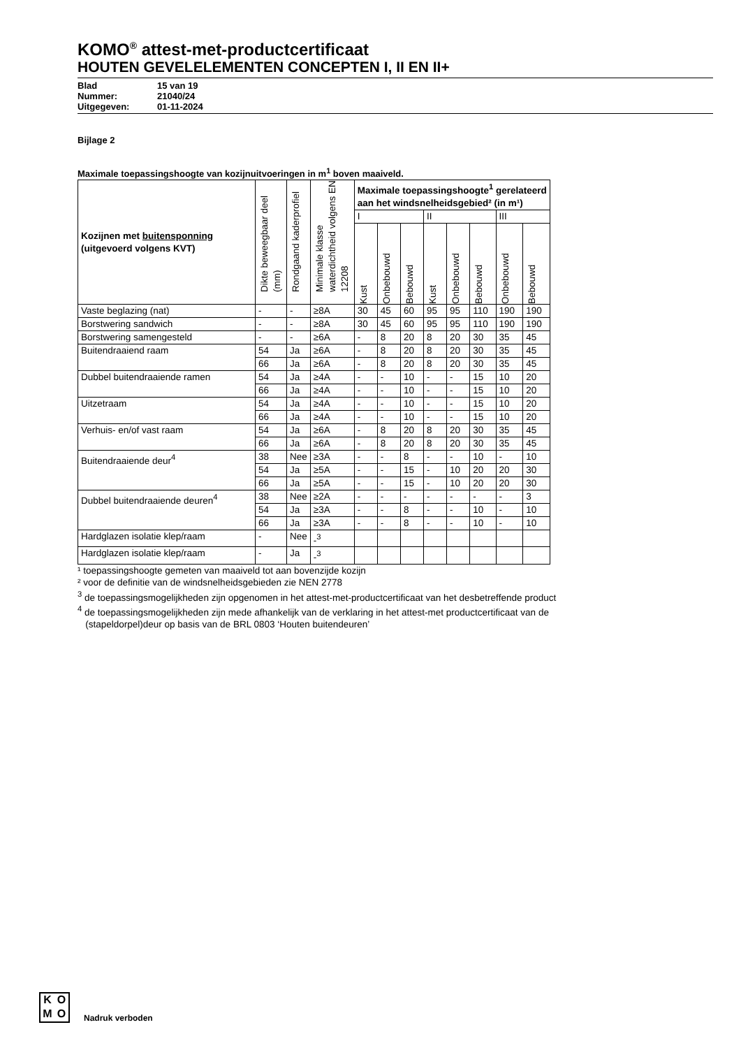KOMO<sup>®</sup> attest-met-productcertificaat
HOUTEN GEVELELEMENTEN CONCEPTEN I, II EN II+
Blad 15 van 19
Nummer: 21040/24
Uitgegeven: 01-11-2024
Bijlage 2
Maximale toepassingshoogte van kozijnuitvoeringen in m<sup>1</sup> boven maaiveld.
| Kozijnen met buitensponning (uitgevoerd volgens KVT) | Dikte beweegbaar deel (mm) | Rondgaand kaderprofiel | Minimale klasse waterdichtheid volgens EN 12208 | Maximale toepassingshoogte<sup>1</sup> gerelateerd aan het windsnelheidsgebied² (in m¹) | | | | | | | |
| --- | --- | --- | --- | --- | --- | --- | --- | --- | --- | --- | --- |
| | | | | I | | | II | | | III | |
| | | | | Kust | Onbebouwd | Bebouwd | Kust | Onbebouwd | Bebouwd | Onbebouwd | Bebouwd |
| Vaste beglazing (nat) | - | - | ≥8A | 30 | 45 | 60 | 95 | 95 | 110 | 190 | 190 |
| Borstwering sandwich | - | - | ≥8A | 30 | 45 | 60 | 95 | 95 | 110 | 190 | 190 |
| Borstwering samengesteld | - | - | ≥6A | - | 8 | 20 | 8 | 20 | 30 | 35 | 45 |
| Buitendraaiend raam | 54 | Ja | ≥6A | - | 8 | 20 | 8 | 20 | 30 | 35 | 45 |
| | 66 | Ja | ≥6A | - | 8 | 20 | 8 | 20 | 30 | 35 | 45 |
| Dubbel buitendraaiende ramen | 54 | Ja | ≥4A | - | - | 10 | - | - | 15 | 10 | 20 |
| | 66 | Ja | ≥4A | - | - | 10 | - | - | 15 | 10 | 20 |
| Uitzetraam | 54 | Ja | ≥4A | - | - | 10 | - | - | 15 | 10 | 20 |
| | 66 | Ja | ≥4A | - | - | 10 | - | - | 15 | 10 | 20 |
| Verhuis- en/of vast raam | 54 | Ja | ≥6A | - | 8 | 20 | 8 | 20 | 30 | 35 | 45 |
| | 66 | Ja | ≥6A | - | 8 | 20 | 8 | 20 | 30 | 35 | 45 |
| Buitendraaiende deur<sup>4</sup> | 38 | Nee | ≥3A | - | - | 8 | - | - | 10 | - | 10 |
| | 54 | Ja | ≥5A | - | - | 15 | - | 10 | 20 | 20 | 30 |
| | 66 | Ja | ≥5A | - | - | 15 | - | 10 | 20 | 20 | 30 |
| Dubbel buitendraaiende deuren<sup>4</sup> | 38 | Nee | ≥2A | - | - | - | - | - | - | - | 3 |
| | 54 | Ja | ≥3A | - | - | 8 | - | - | 10 | - | 10 |
| | 66 | Ja | ≥3A | - | - | 8 | - | - | 10 | - | 10 |
| Hardglazen isolatie klep/raam | - | Nee | -<sup>3</sup> | | | | | | | | |
| Hardglazen isolatie klep/raam | - | Ja | -<sup>3</sup> | | | | | | | | |
¹ toepassingshoogte gemeten van maaiveld tot aan bovenzijde kozijn
² voor de definitie van de windsnelheidsgebieden zie NEN 2778
<sup>3</sup> de toepassingsmogelijkheden zijn opgenomen in het attest-met-productcertificaat van het desbetreffende product
<sup>4</sup> de toepassingsmogelijkheden zijn mede afhankelijk van de verklaring in het attest-met productcertificaat van de
(stapeldorpel)deur op basis van de BRL 0803 ‘Houten buitendeuren’
KOMO
Nadruk verboden